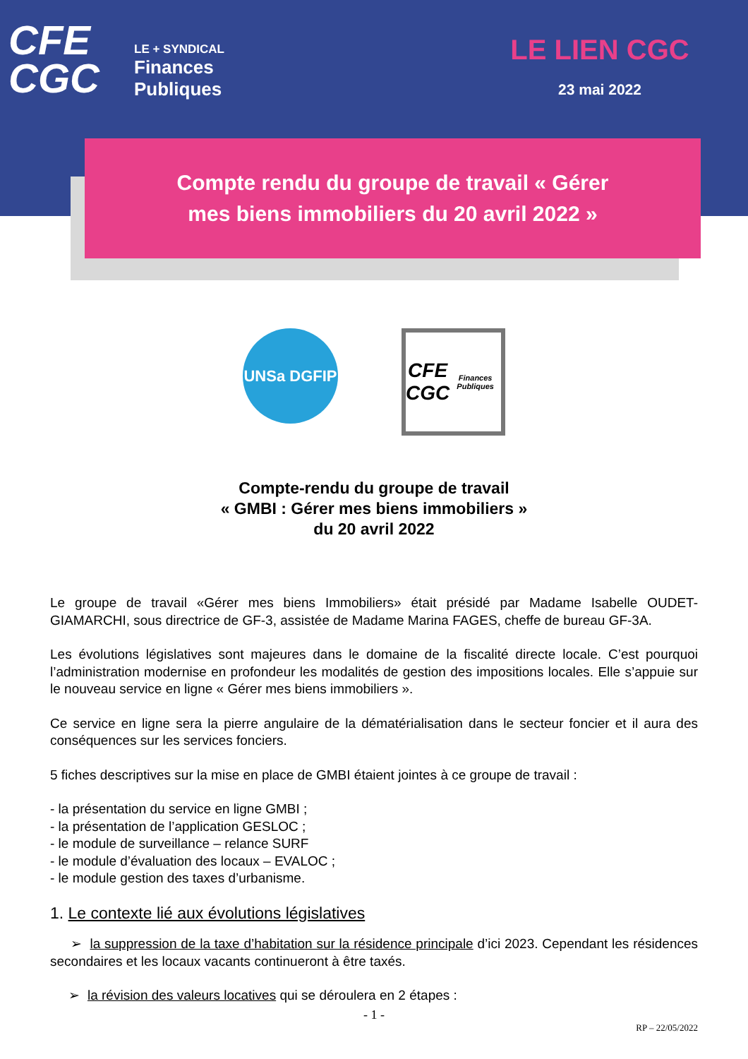CFE
CGC
LE + SYNDICAL
Finances
Publiques
LE LIEN CGC
23 mai 2022
Compte rendu du groupe de travail « Gérer
mes biens immobiliers du 20 avril 2022 »
UNSa DGFIP
CFE
CGC
Finances Publiques
Compte-rendu du groupe de travail
« GMBI : Gérer mes biens immobiliers »
du 20 avril 2022
Le groupe de travail «Gérer mes biens Immobiliers» était présidé par Madame Isabelle OUDET-GIAMARCHI, sous directrice de GF-3, assistée de Madame Marina FAGES, cheffe de bureau GF-3A.
Les évolutions législatives sont majeures dans le domaine de la fiscalité directe locale. C’est pourquoi l’administration modernise en profondeur les modalités de gestion des impositions locales. Elle s’appuie sur le nouveau service en ligne « Gérer mes biens immobiliers ».
Ce service en ligne sera la pierre angulaire de la dématérialisation dans le secteur foncier et il aura des conséquences sur les services fonciers.
5 fiches descriptives sur la mise en place de GMBI étaient jointes à ce groupe de travail :
- la présentation du service en ligne GMBI ;
- la présentation de l’application GESLOC ;
- le module de surveillance – relance SURF
- le module d’évaluation des locaux – EVALOC ;
- le module gestion des taxes d’urbanisme.
1. Le contexte lié aux évolutions législatives
➢ la suppression de la taxe d’habitation sur la résidence principale d’ici 2023. Cependant les résidences secondaires et les locaux vacants continueront à être taxés.
➢ la révision des valeurs locatives qui se déroulera en 2 étapes :
- 1 -
RP – 22/05/2022